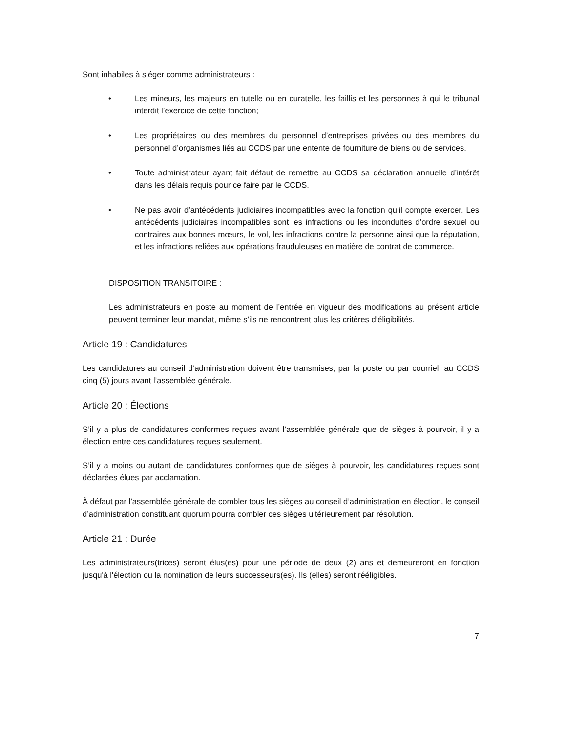Sont inhabiles à siéger comme administrateurs :
• Les mineurs, les majeurs en tutelle ou en curatelle, les faillis et les personnes à qui le tribunal interdit l’exercice de cette fonction;
• Les propriétaires ou des membres du personnel d’entreprises privées ou des membres du personnel d’organismes liés au CCDS par une entente de fourniture de biens ou de services.
• Toute administrateur ayant fait défaut de remettre au CCDS sa déclaration annuelle d’intérêt dans les délais requis pour ce faire par le CCDS.
• Ne pas avoir d’antécédents judiciaires incompatibles avec la fonction qu’il compte exercer. Les antécédents judiciaires incompatibles sont les infractions ou les inconduites d’ordre sexuel ou contraires aux bonnes mœurs, le vol, les infractions contre la personne ainsi que la réputation, et les infractions reliées aux opérations frauduleuses en matière de contrat de commerce.
DISPOSITION TRANSITOIRE :
Les administrateurs en poste au moment de l’entrée en vigueur des modifications au présent article peuvent terminer leur mandat, même s’ils ne rencontrent plus les critères d’éligibilités.
Article 19 : Candidatures
Les candidatures au conseil d’administration doivent être transmises, par la poste ou par courriel, au CCDS cinq (5) jours avant l’assemblée générale.
Article 20 : Élections
S’il y a plus de candidatures conformes reçues avant l’assemblée générale que de sièges à pourvoir, il y a élection entre ces candidatures reçues seulement.
S’il y a moins ou autant de candidatures conformes que de sièges à pourvoir, les candidatures reçues sont déclarées élues par acclamation.
À défaut par l’assemblée générale de combler tous les sièges au conseil d’administration en élection, le conseil d’administration constituant quorum pourra combler ces sièges ultérieurement par résolution.
Article 21 : Durée
Les administrateurs(trices) seront élus(es) pour une période de deux (2) ans et demeureront en fonction jusqu'à l'élection ou la nomination de leurs successeurs(es). Ils (elles) seront rééligibles.
7